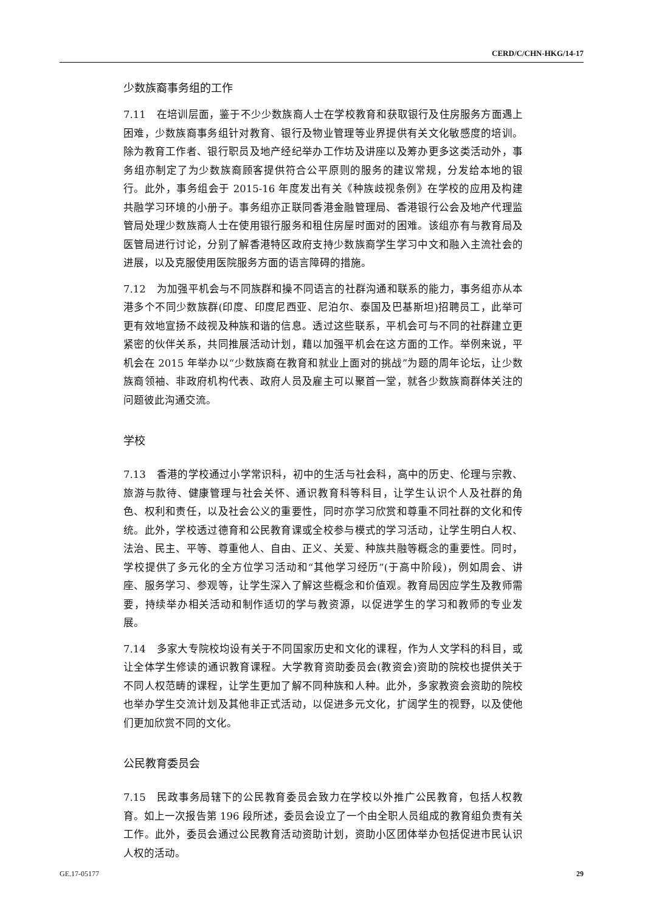CERD/C/CHN-HKG/14-17
少数族裔事务组的工作
7.11 在培训层面，鉴于不少少数族裔人士在学校教育和获取银行及住房服务方面遇上困难，少数族裔事务组针对教育、银行及物业管理等业界提供有关文化敏感度的培训。除为教育工作者、银行职员及地产经纪举办工作坊及讲座以及筹办更多这类活动外，事务组亦制定了为少数族裔顾客提供符合公平原则的服务的建议常规，分发给本地的银行。此外，事务组会于 2015-16 年度发出有关《种族歧视条例》在学校的应用及构建共融学习环境的小册子。事务组亦正联同香港金融管理局、香港银行公会及地产代理监管局处理少数族裔人士在使用银行服务和租住房屋时面对的困难。该组亦有与教育局及医管局进行讨论，分别了解香港特区政府支持少数族裔学生学习中文和融入主流社会的进展，以及克服使用医院服务方面的语言障碍的措施。
7.12 为加强平机会与不同族群和操不同语言的社群沟通和联系的能力，事务组亦从本港多个不同少数族群(印度、印度尼西亚、尼泊尔、泰国及巴基斯坦)招聘员工，此举可更有效地宣扬不歧视及种族和谐的信息。透过这些联系，平机会可与不同的社群建立更紧密的伙伴关系，共同推展活动计划，藉以加强平机会在这方面的工作。举例来说，平机会在 2015 年举办以“少数族裔在教育和就业上面对的挑战”为题的周年论坛，让少数族裔领袖、非政府机构代表、政府人员及雇主可以聚首一堂，就各少数族裔群体关注的问题彼此沟通交流。
学校
7.13 香港的学校通过小学常识科，初中的生活与社会科，高中的历史、伦理与宗教、旅游与款待、健康管理与社会关怀、通识教育科等科目，让学生认识个人及社群的角色、权利和责任，以及社会公义的重要性，同时亦学习欣赏和尊重不同社群的文化和传统。此外，学校透过德育和公民教育课或全校参与模式的学习活动，让学生明白人权、法治、民主、平等、尊重他人、自由、正义、关爱、种族共融等概念的重要性。同时，学校提供了多元化的全方位学习活动和“其他学习经历”(于高中阶段)，例如周会、讲座、服务学习、参观等，让学生深入了解这些概念和价值观。教育局因应学生及教师需要，持续举办相关活动和制作适切的学与教资源，以促进学生的学习和教师的专业发展。
7.14 多家大专院校均设有关于不同国家历史和文化的课程，作为人文学科的科目，或让全体学生修读的通识教育课程。大学教育资助委员会(教资会)资助的院校也提供关于不同人权范畴的课程，让学生更加了解不同种族和人种。此外，多家教资会资助的院校也举办学生交流计划及其他非正式活动，以促进多元文化，扩阔学生的视野，以及使他们更加欣赏不同的文化。
公民教育委员会
7.15 民政事务局辖下的公民教育委员会致力在学校以外推广公民教育，包括人权教育。如上一次报告第 196 段所述，委员会设立了一个由全职人员组成的教育组负责有关工作。此外，委员会通过公民教育活动资助计划，资助小区团体举办包括促进市民认识人权的活动。
GE.17-05177 29